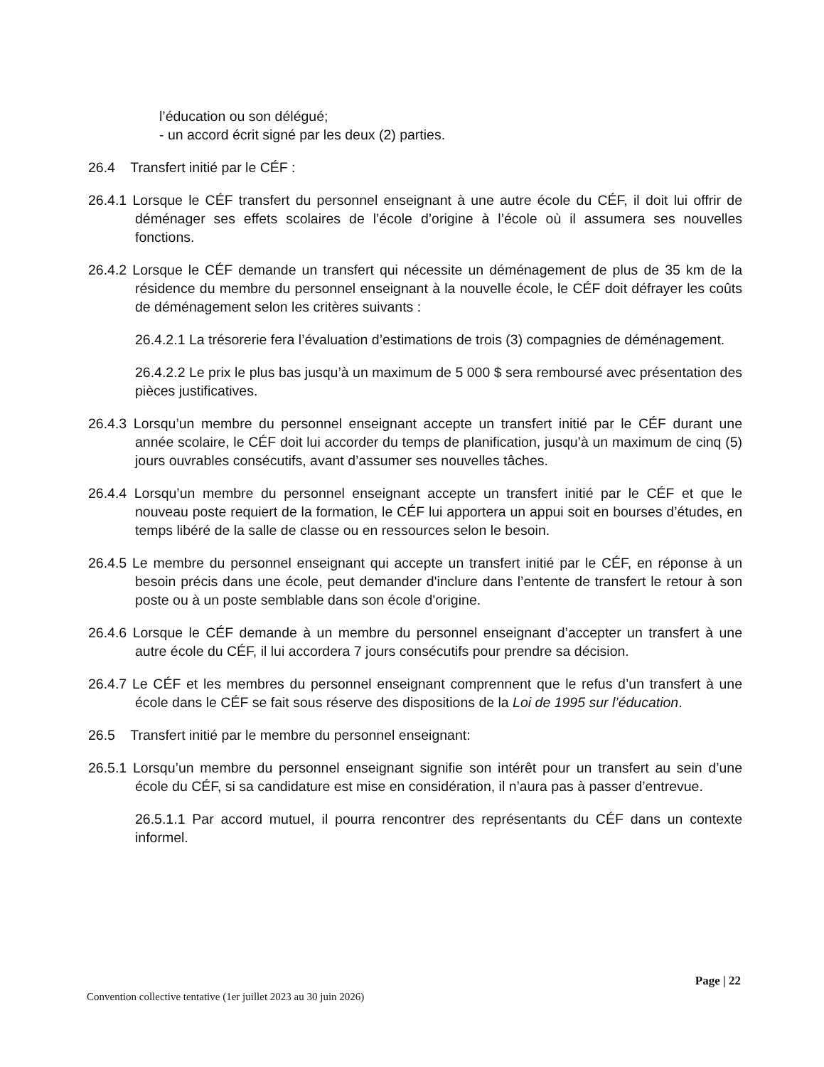l’éducation ou son délégué;
- un accord écrit signé par les deux (2) parties.
26.4 Transfert initié par le CÉF :
26.4.1 Lorsque le CÉF transfert du personnel enseignant à une autre école du CÉF, il doit lui offrir de déménager ses effets scolaires de l’école d’origine à l’école où il assumera ses nouvelles fonctions.
26.4.2 Lorsque le CÉF demande un transfert qui nécessite un déménagement de plus de 35 km de la résidence du membre du personnel enseignant à la nouvelle école, le CÉF doit défrayer les coûts de déménagement selon les critères suivants :
26.4.2.1 La trésorerie fera l’évaluation d’estimations de trois (3) compagnies de déménagement.
26.4.2.2 Le prix le plus bas jusqu’à un maximum de 5 000 $ sera remboursé avec présentation des pièces justificatives.
26.4.3 Lorsqu’un membre du personnel enseignant accepte un transfert initié par le CÉF durant une année scolaire, le CÉF doit lui accorder du temps de planification, jusqu’à un maximum de cinq (5) jours ouvrables consécutifs, avant d’assumer ses nouvelles tâches.
26.4.4 Lorsqu’un membre du personnel enseignant accepte un transfert initié par le CÉF et que le nouveau poste requiert de la formation, le CÉF lui apportera un appui soit en bourses d’études, en temps libéré de la salle de classe ou en ressources selon le besoin.
26.4.5 Le membre du personnel enseignant qui accepte un transfert initié par le CÉF, en réponse à un besoin précis dans une école, peut demander d'inclure dans l’entente de transfert le retour à son poste ou à un poste semblable dans son école d'origine.
26.4.6 Lorsque le CÉF demande à un membre du personnel enseignant d’accepter un transfert à une autre école du CÉF, il lui accordera 7 jours consécutifs pour prendre sa décision.
26.4.7 Le CÉF et les membres du personnel enseignant comprennent que le refus d’un transfert à une école dans le CÉF se fait sous réserve des dispositions de la Loi de 1995 sur l’éducation.
26.5 Transfert initié par le membre du personnel enseignant:
26.5.1 Lorsqu’un membre du personnel enseignant signifie son intérêt pour un transfert au sein d’une école du CÉF, si sa candidature est mise en considération, il n’aura pas à passer d’entrevue.
26.5.1.1 Par accord mutuel, il pourra rencontrer des représentants du CÉF dans un contexte informel.
Page | 22
Convention collective tentative (1er juillet 2023 au 30 juin 2026)